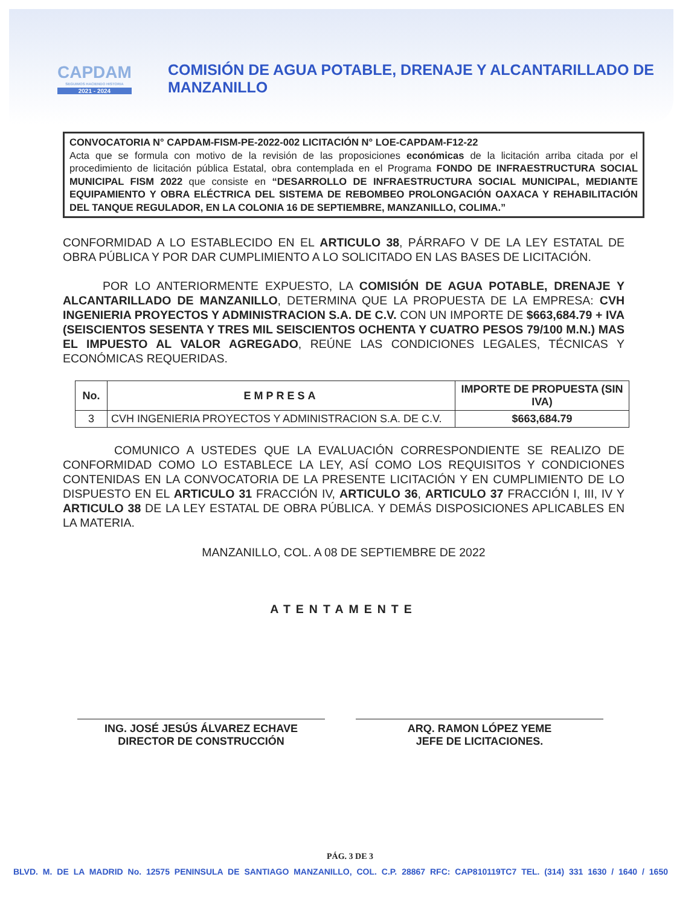CAPDAM
SEGUIMOS HACIENDO HISTORIA
2021 - 2024
COMISIÓN DE AGUA POTABLE, DRENAJE Y ALCANTARILLADO DE MANZANILLO
CONVOCATORIA N° CAPDAM-FISM-PE-2022-002 LICITACIÓN N° LOE-CAPDAM-F12-22
Acta que se formula con motivo de la revisión de las proposiciones económicas de la licitación arriba citada por el procedimiento de licitación pública Estatal, obra contemplada en el Programa FONDO DE INFRAESTRUCTURA SOCIAL MUNICIPAL FISM 2022 que consiste en “DESARROLLO DE INFRAESTRUCTURA SOCIAL MUNICIPAL, MEDIANTE EQUIPAMIENTO Y OBRA ELÉCTRICA DEL SISTEMA DE REBOMBEO PROLONGACIÓN OAXACA Y REHABILITACIÓN DEL TANQUE REGULADOR, EN LA COLONIA 16 DE SEPTIEMBRE, MANZANILLO, COLIMA.”
CONFORMIDAD A LO ESTABLECIDO EN EL ARTICULO 38, PÁRRAFO V DE LA LEY ESTATAL DE OBRA PÚBLICA Y POR DAR CUMPLIMIENTO A LO SOLICITADO EN LAS BASES DE LICITACIÓN.
POR LO ANTERIORMENTE EXPUESTO, LA COMISIÓN DE AGUA POTABLE, DRENAJE Y ALCANTARILLADO DE MANZANILLO, DETERMINA QUE LA PROPUESTA DE LA EMPRESA: CVH INGENIERIA PROYECTOS Y ADMINISTRACION S.A. DE C.V. CON UN IMPORTE DE $663,684.79 + IVA (SEISCIENTOS SESENTA Y TRES MIL SEISCIENTOS OCHENTA Y CUATRO PESOS 79/100 M.N.) MAS EL IMPUESTO AL VALOR AGREGADO, REÚNE LAS CONDICIONES LEGALES, TÉCNICAS Y ECONÓMICAS REQUERIDAS.
| No. | EMPRESA | IMPORTE DE PROPUESTA (SIN IVA) |
| --- | --- | --- |
| 3 | CVH INGENIERIA PROYECTOS Y ADMINISTRACION S.A. DE C.V. | $663,684.79 |
COMUNICO A USTEDES QUE LA EVALUACIÓN CORRESPONDIENTE SE REALIZO DE CONFORMIDAD COMO LO ESTABLECE LA LEY, ASÍ COMO LOS REQUISITOS Y CONDICIONES CONTENIDAS EN LA CONVOCATORIA DE LA PRESENTE LICITACIÓN Y EN CUMPLIMIENTO DE LO DISPUESTO EN EL ARTICULO 31 FRACCIÓN IV, ARTICULO 36, ARTICULO 37 FRACCIÓN I, III, IV Y ARTICULO 38 DE LA LEY ESTATAL DE OBRA PÚBLICA. Y DEMÁS DISPOSICIONES APLICABLES EN LA MATERIA.
MANZANILLO, COL. A 08 DE SEPTIEMBRE DE 2022
ATENTAMENTE
ING. JOSÉ JESÚS ÁLVAREZ ECHAVE
DIRECTOR DE CONSTRUCCIÓN
ARQ. RAMON LÓPEZ YEME
JEFE DE LICITACIONES.
PÁG. 3 DE 3
BLVD. M. DE LA MADRID No. 12575 PENINSULA DE SANTIAGO MANZANILLO, COL. C.P. 28867 RFC: CAP810119TC7 TEL. (314) 331 1630 / 1640 / 1650